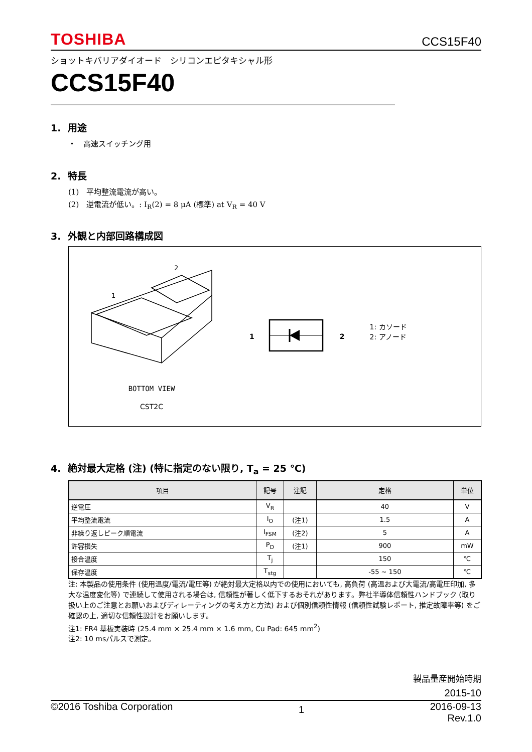TOSHIBA CCS15F40
ショットキバリアダイオード　シリコンエピタキシャル形
CCS15F40
1. 用途
・　高速スイッチング用
2. 特長
(1)　平均整流電流が高い。
(2)　逆電流が低い。: I<sub>R</sub>(2) = 8 μA (標準) at V<sub>R</sub> = 40 V
3. 外観と内部回路構成図
1
2
BOTTOM VIEW
CST2C
1 2
1: カソード
2: アノード
4. 絶対最大定格 (注) (特に指定のない限り, T<sub>a</sub> = 25 ℃)
| 項目 | 記号 | 注記 | 定格 | 単位 |
| --- | --- | --- | --- | --- |
| 逆電圧 | V<sub>R</sub> | | 40 | V |
| 平均整流電流 | I<sub>O</sub> | (注1) | 1.5 | A |
| 非繰り返しピーク順電流 | I<sub>FSM</sub> | (注2) | 5 | A |
| 許容損失 | P<sub>D</sub> | (注1) | 900 | mW |
| 接合温度 | T<sub>j</sub> | | 150 | ℃ |
| 保存温度 | T<sub>stg</sub> | | -55 ~ 150 | ℃ |
注: 本製品の使用条件 (使用温度/電流/電圧等) が絶対最大定格以内での使用においても, 高負荷 (高温および大電流/高電圧印加, 多大な温度変化等) で連続して使用される場合は, 信頼性が著しく低下するおそれがあります。弊社半導体信頼性ハンドブック (取り扱い上のご注意とお願いおよびディレーティングの考え方と方法) および個別信頼性情報 (信頼性試験レポート, 推定故障率等) をご確認の上, 適切な信頼性設計をお願いします。
注1: FR4 基板実装時 (25.4 mm × 25.4 mm × 1.6 mm, Cu Pad: 645 mm<sup>2</sup>)
注2: 10 msパルスで測定。
製品量産開始時期
2015-10
©2016 Toshiba Corporation 1 2016-09-13
Rev.1.0